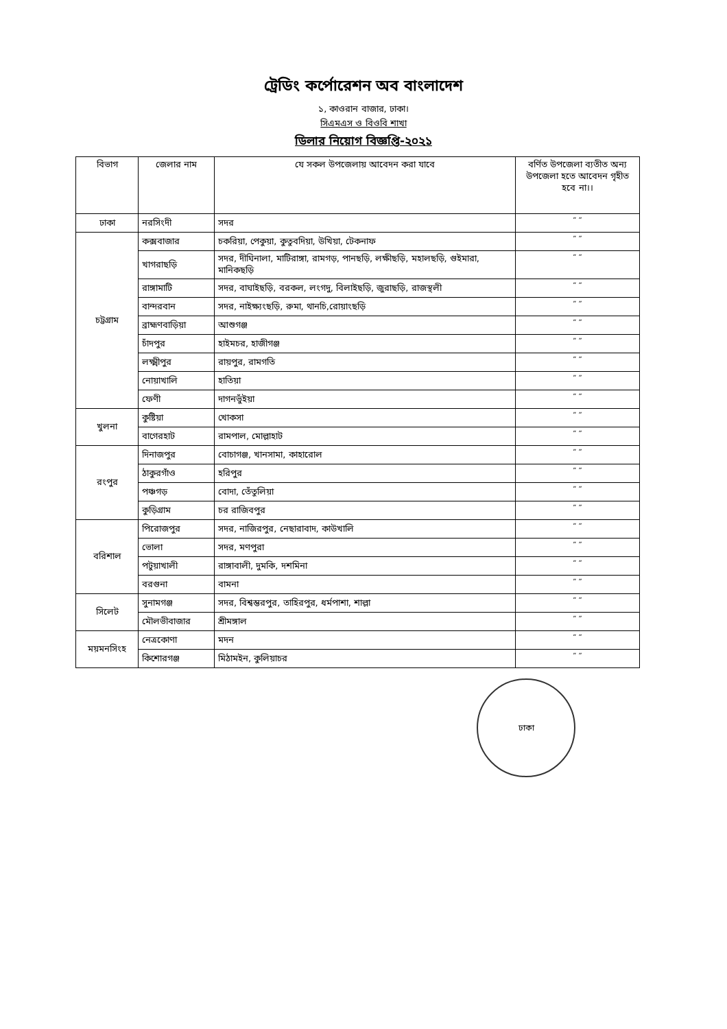ট্রেডিং কর্পোরেশন অব বাংলাদেশ
১, কাওরান বাজার, ঢাকা।
সিএমএস ও বিওবি শাখা
ডিলার নিয়োগ বিজ্ঞপ্তি-২০২১
| বিভাগ | জেলার নাম | যে সকল উপজেলায় আবেদন করা যাবে | বর্ণিত উপজেলা ব্যতীত অন্য উপজেলা হতে আবেদন গৃহীত হবে না।। |
| --- | --- | --- | --- |
| ঢাকা | নরসিংদী | সদর | ” ” |
| চট্টগ্রাম | কক্সবাজার | চকরিয়া, পেকুয়া, কুতুবদিয়া, উখিয়া, টেকনাফ | ” ” |
| | খাগরাছড়ি | সদর, দীঘিনালা, মাটিরাঙ্গা, রামগড়, পানছড়ি, লক্ষীছড়ি, মহালছড়ি, গুইমারা, মানিকছড়ি | ” ” |
| | রাঙ্গামাটি | সদর, বাঘাইছড়ি, বরকল, লংগদু, বিলাইছড়ি, জুরাছড়ি, রাজস্থলী | ” ” |
| | বান্দরবান | সদর, নাইক্ষ্যংছড়ি, রুমা, থানচি,রোয়াংছড়ি | ” ” |
| | ব্রাহ্মণবাড়িয়া | আশুগঞ্জ | ” ” |
| | চাঁদপুর | হাইমচর, হাজীগঞ্জ | ” ” |
| | লক্ষ্মীপুর | রায়পুর, রামগতি | ” ” |
| | নোয়াখালি | হাতিয়া | ” ” |
| | ফেণী | দাগনভুঁইয়া | ” ” |
| খুলনা | কুষ্টিয়া | খোকসা | ” ” |
| | বাগেরহাট | রামপাল, মোল্লাহাট | ” ” |
| রংপুর | দিনাজপুর | বোচাগঞ্জ, খানসামা, কাহারোল | ” ” |
| | ঠাকুরগাঁও | হরিপুর | ” ” |
| | পঞ্চগড় | বোদা, তেঁতুলিয়া | ” ” |
| | কুড়িগ্রাম | চর রাজিবপুর | ” ” |
| বরিশাল | পিরোজপুর | সদর, নাজিরপুর, নেছারাবাদ, কাউখালি | ” ” |
| | ভোলা | সদর, মণপুরা | ” ” |
| | পটুয়াখালী | রাঙ্গাবালী, দুমকি, দশমিনা | ” ” |
| | বরগুনা | বামনা | ” ” |
| সিলেট | সুনামগঞ্জ | সদর, বিশ্বম্ভরপুর, তাহিরপুর, ধর্মপাশা, শাল্লা | ” ” |
| | মৌলভীবাজার | শ্রীমঙ্গাল | ” ” |
| ময়মনসিংহ | নেত্রকোণা | মদন | ” ” |
| | কিশোরগঞ্জ | মিঠামইন, কুলিয়াচর | ” ” |
ঢাকা